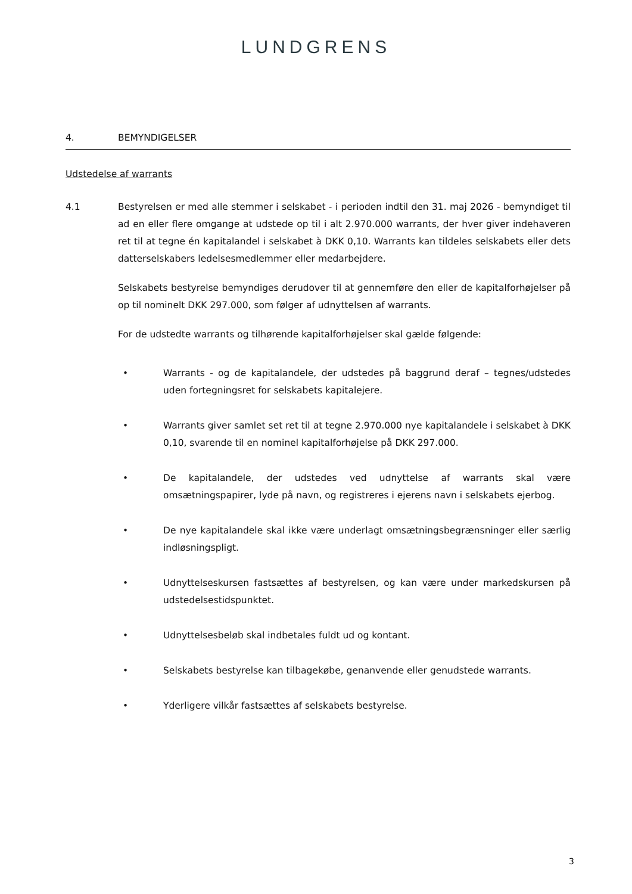LUNDGRENS
4. BEMYNDIGELSER
Udstedelse af warrants
4.1
Bestyrelsen er med alle stemmer i selskabet - i perioden indtil den 31. maj 2026 - bemyndiget til ad en eller flere omgange at udstede op til i alt 2.970.000 warrants, der hver giver indehaveren ret til at tegne én kapitalandel i selskabet à DKK 0,10. Warrants kan tildeles selskabets eller dets datterselskabers ledelsesmedlemmer eller medarbejdere.
Selskabets bestyrelse bemyndiges derudover til at gennemføre den eller de kapitalforhøjelser på op til nominelt DKK 297.000, som følger af udnyttelsen af warrants.
For de udstedte warrants og tilhørende kapitalforhøjelser skal gælde følgende:
• Warrants - og de kapitalandele, der udstedes på baggrund deraf – tegnes/udstedes uden fortegningsret for selskabets kapitalejere.
• Warrants giver samlet set ret til at tegne 2.970.000 nye kapitalandele i selskabet à DKK 0,10, svarende til en nominel kapitalforhøjelse på DKK 297.000.
• De kapitalandele, der udstedes ved udnyttelse af warrants skal være omsætningspapirer, lyde på navn, og registreres i ejerens navn i selskabets ejerbog.
• De nye kapitalandele skal ikke være underlagt omsætningsbegrænsninger eller særlig indløsningspligt.
• Udnyttelseskursen fastsættes af bestyrelsen, og kan være under markedskursen på udstedelsestidspunktet.
• Udnyttelsesbeløb skal indbetales fuldt ud og kontant.
• Selskabets bestyrelse kan tilbagekøbe, genanvende eller genudstede warrants.
• Yderligere vilkår fastsættes af selskabets bestyrelse.
3